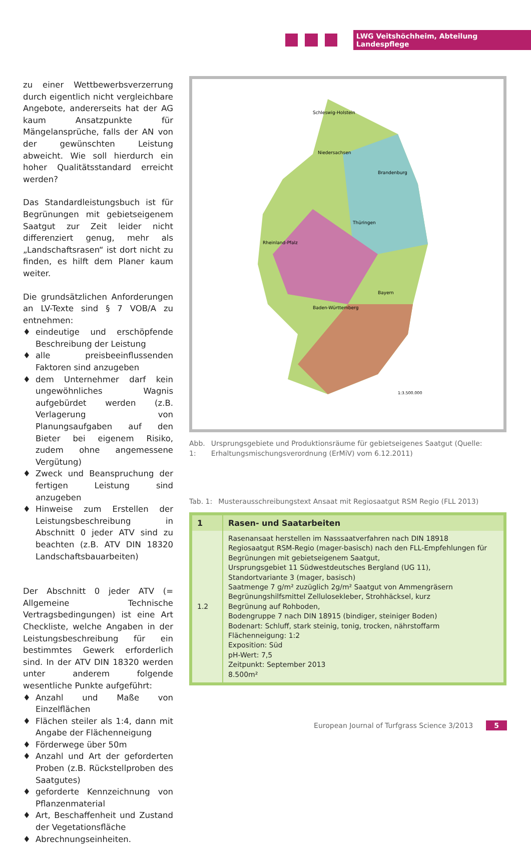LWG Veitshöchheim, Abteilung Landespflege
zu einer Wettbewerbsverzerrung durch eigentlich nicht vergleichbare Angebote, andererseits hat der AG kaum Ansatzpunkte für Mängelansprüche, falls der AN von der gewünschten Leistung abweicht. Wie soll hierdurch ein hoher Qualitätsstandard erreicht werden?
Das Standardleistungsbuch ist für Begrünungen mit gebietseigenem Saatgut zur Zeit leider nicht differenziert genug, mehr als „Landschaftsrasen“ ist dort nicht zu finden, es hilft dem Planer kaum weiter.
Die grundsätzlichen Anforderungen an LV-Texte sind § 7 VOB/A zu entnehmen:
♦ eindeutige und erschöpfende Beschreibung der Leistung
♦ alle preisbeeinflussenden Faktoren sind anzugeben
♦ dem Unternehmer darf kein ungewöhnliches Wagnis aufgebürdet werden (z.B. Verlagerung von Planungsaufgaben auf den Bieter bei eigenem Risiko, zudem ohne angemessene Vergütung)
♦ Zweck und Beanspruchung der fertigen Leistung sind anzugeben
♦ Hinweise zum Erstellen der Leistungsbeschreibung in Abschnitt 0 jeder ATV sind zu beachten (z.B. ATV DIN 18320 Landschaftsbauarbeiten)
Der Abschnitt 0 jeder ATV (= Allgemeine Technische Vertragsbedingungen) ist eine Art Checkliste, welche Angaben in der Leistungsbeschreibung für ein bestimmtes Gewerk erforderlich sind. In der ATV DIN 18320 werden unter anderem folgende wesentliche Punkte aufgeführt:
♦ Anzahl und Maße von Einzelflächen
♦ Flächen steiler als 1:4, dann mit Angabe der Flächenneigung
♦ Förderwege über 50m
♦ Anzahl und Art der geforderten Proben (z.B. Rückstellproben des Saatgutes)
♦ geforderte Kennzeichnung von Pflanzenmaterial
♦ Art, Beschaffenheit und Zustand der Vegetationsfläche
♦ Abrechnungseinheiten.
Schleswig-Holstein
Niedersachsen
Brandenburg
Thüringen
Bayern
Baden-Württemberg
Rheinland-Pfalz
1:3.500.000
Abb. 1: Ursprungsgebiete und Produktionsräume für gebietseigenes Saatgut (Quelle: Erhaltungsmischungsverordnung (ErMiV) vom 6.12.2011)
Tab. 1: Musterausschreibungstext Ansaat mit Regiosaatgut RSM Regio (FLL 2013)
| 1 | Rasen- und Saatarbeiten |
| --- | --- |
| 1.2 | Rasenansaat herstellen im Nasssaatverfahren nach DIN 18918 Regiosaatgut RSM-Regio (mager-basisch) nach den FLL-Empfehlungen für Begrünungen mit gebietseigenem Saatgut, Ursprungsgebiet 11 Südwestdeutsches Bergland (UG 11), Standortvariante 3 (mager, basisch) Saatmenge 7 g/m² zuzüglich 2g/m² Saatgut von Ammengräsern Begrünungshilfsmittel Zellulosekleber, Strohhäcksel, kurz Begrünung auf Rohboden, Bodengruppe 7 nach DIN 18915 (bindiger, steiniger Boden) Bodenart: Schluff, stark steinig, tonig, trocken, nährstoffarm Flächenneigung: 1:2 Exposition: Süd pH-Wert: 7,5 Zeitpunkt: September 2013 8.500m² |
European Journal of Turfgrass Science 3/2013 5